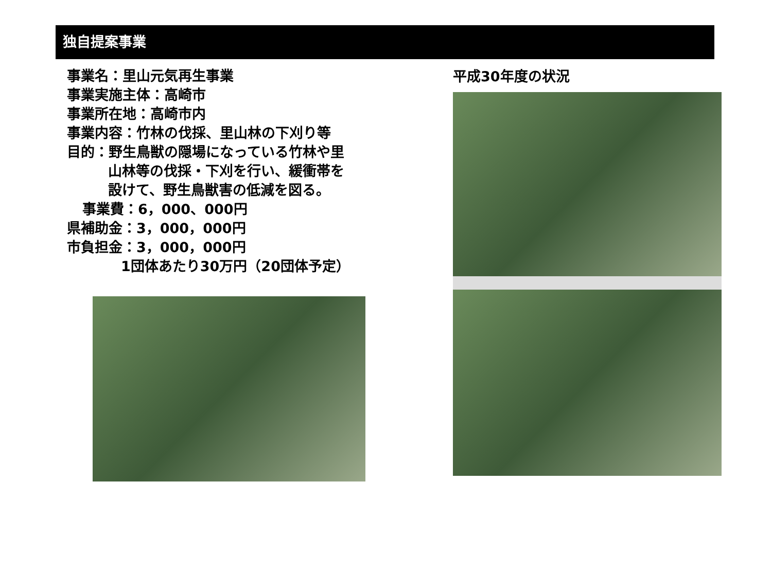独自提案事業
事業名：里山元気再生事業
事業実施主体：高崎市
事業所在地：高崎市内
事業内容：竹林の伐採、里山林の下刈り等
目的：野生鳥獣の隠場になっている竹林や里
山林等の伐採・下刈を行い、緩衝帯を
設けて、野生鳥獣害の低減を図る。
事業費：6，000、000円
県補助金：3，000，000円
市負担金：3，000，000円
1団体あたり30万円（20団体予定）
平成30年度の状況